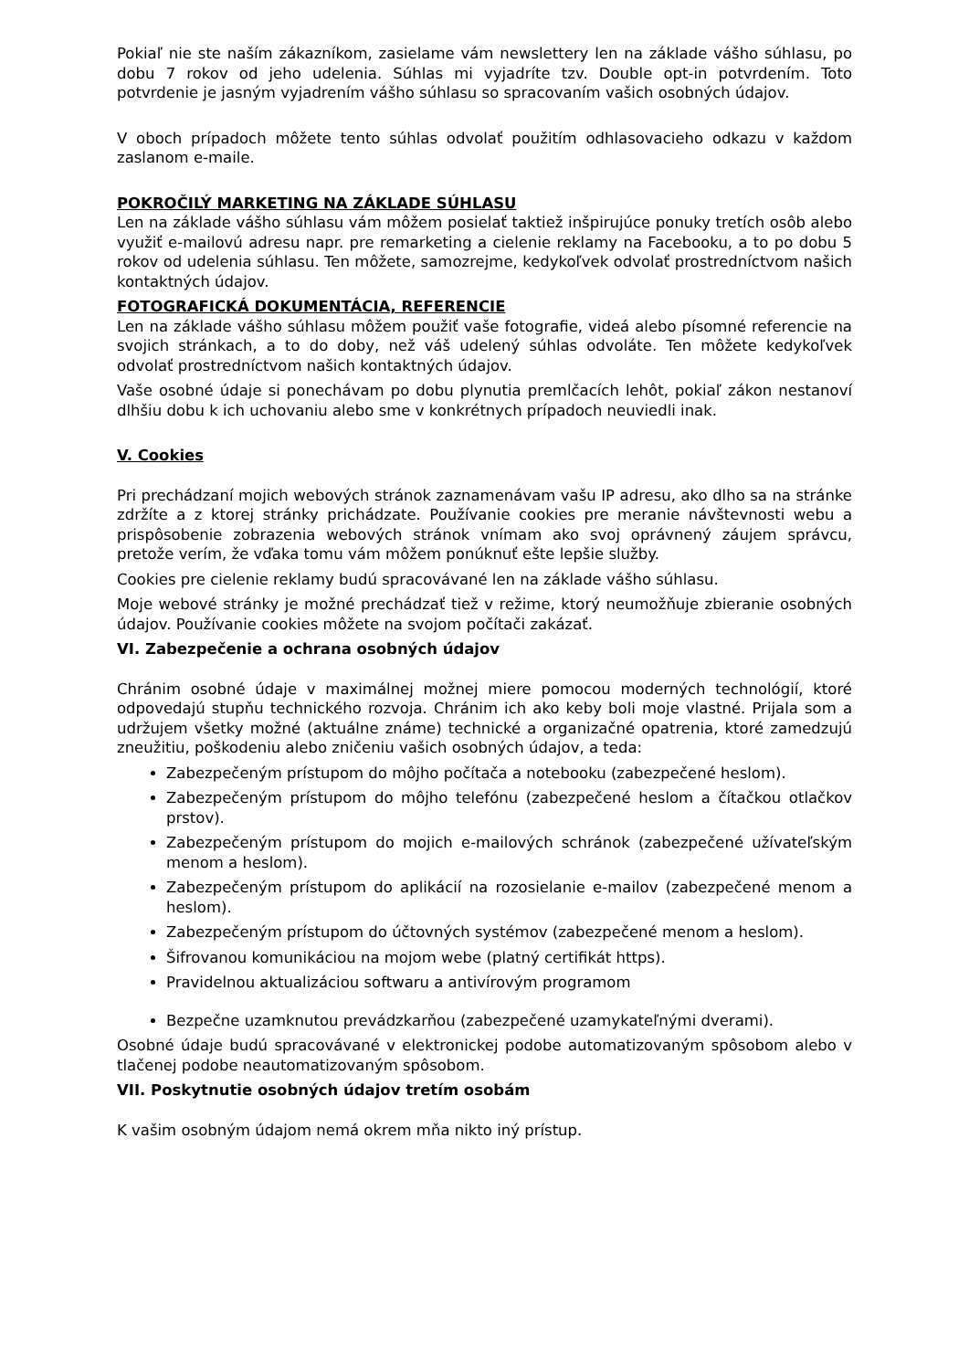Pokiaľ nie ste naším zákazníkom, zasielame vám newslettery len na základe vášho súhlasu, po dobu 7 rokov od jeho udelenia. Súhlas mi vyjadríte tzv. Double opt-in potvrdením. Toto potvrdenie je jasným vyjadrením vášho súhlasu so spracovaním vašich osobných údajov.
V oboch prípadoch môžete tento súhlas odvolať použitím odhlasovacieho odkazu v každom zaslanom e-maile.
POKROČILÝ MARKETING NA ZÁKLADE SÚHLASU
Len na základe vášho súhlasu vám môžem posielať taktiež inšpirujúce ponuky tretích osôb alebo využiť e-mailovú adresu napr. pre remarketing a cielenie reklamy na Facebooku, a to po dobu 5 rokov od udelenia súhlasu. Ten môžete, samozrejme, kedykoľvek odvolať prostredníctvom našich kontaktných údajov.
FOTOGRAFICKÁ DOKUMENTÁCIA, REFERENCIE
Len na základe vášho súhlasu môžem použiť vaše fotografie, videá alebo písomné referencie na svojich stránkach, a to do doby, než váš udelený súhlas odvoláte. Ten môžete kedykoľvek odvolať prostredníctvom našich kontaktných údajov.
Vaše osobné údaje si ponechávam po dobu plynutia premlčacích lehôt, pokiaľ zákon nestanoví dlhšiu dobu k ich uchovaniu alebo sme v konkrétnych prípadoch neuviedli inak.
V. Cookies
Pri prechádzaní mojich webových stránok zaznamenávam vašu IP adresu, ako dlho sa na stránke zdržíte a z ktorej stránky prichádzate. Používanie cookies pre meranie návštevnosti webu a prispôsobenie zobrazenia webových stránok vnímam ako svoj oprávnený záujem správcu, pretože verím, že vďaka tomu vám môžem ponúknuť ešte lepšie služby.
Cookies pre cielenie reklamy budú spracovávané len na základe vášho súhlasu.
Moje webové stránky je možné prechádzať tiež v režime, ktorý neumožňuje zbieranie osobných údajov. Používanie cookies môžete na svojom počítači zakázať.
VI. Zabezpečenie a ochrana osobných údajov
Chránim osobné údaje v maximálnej možnej miere pomocou moderných technológií, ktoré odpovedajú stupňu technického rozvoja. Chránim ich ako keby boli moje vlastné. Prijala som a udržujem všetky možné (aktuálne známe) technické a organizačné opatrenia, ktoré zamedzujú zneužitiu, poškodeniu alebo zničeniu vašich osobných údajov, a teda:
Zabezpečeným prístupom do môjho počítača a notebooku (zabezpečené heslom).
Zabezpečeným prístupom do môjho telefónu (zabezpečené heslom a čítačkou otlačkov prstov).
Zabezpečeným prístupom do mojich e-mailových schránok (zabezpečené užívateľským menom a heslom).
Zabezpečeným prístupom do aplikácií na rozosielanie e-mailov (zabezpečené menom a heslom).
Zabezpečeným prístupom do účtovných systémov (zabezpečené menom a heslom).
Šifrovanou komunikáciou na mojom webe (platný certifikát https).
Pravidelnou aktualizáciou softwaru a antivírovým programom
Bezpečne uzamknutou prevádzkarňou (zabezpečené uzamykateľnými dverami).
Osobné údaje budú spracovávané v elektronickej podobe automatizovaným spôsobom alebo v tlačenej podobe neautomatizovaným spôsobom.
VII. Poskytnutie osobných údajov tretím osobám
K vašim osobným údajom nemá okrem mňa nikto iný prístup.